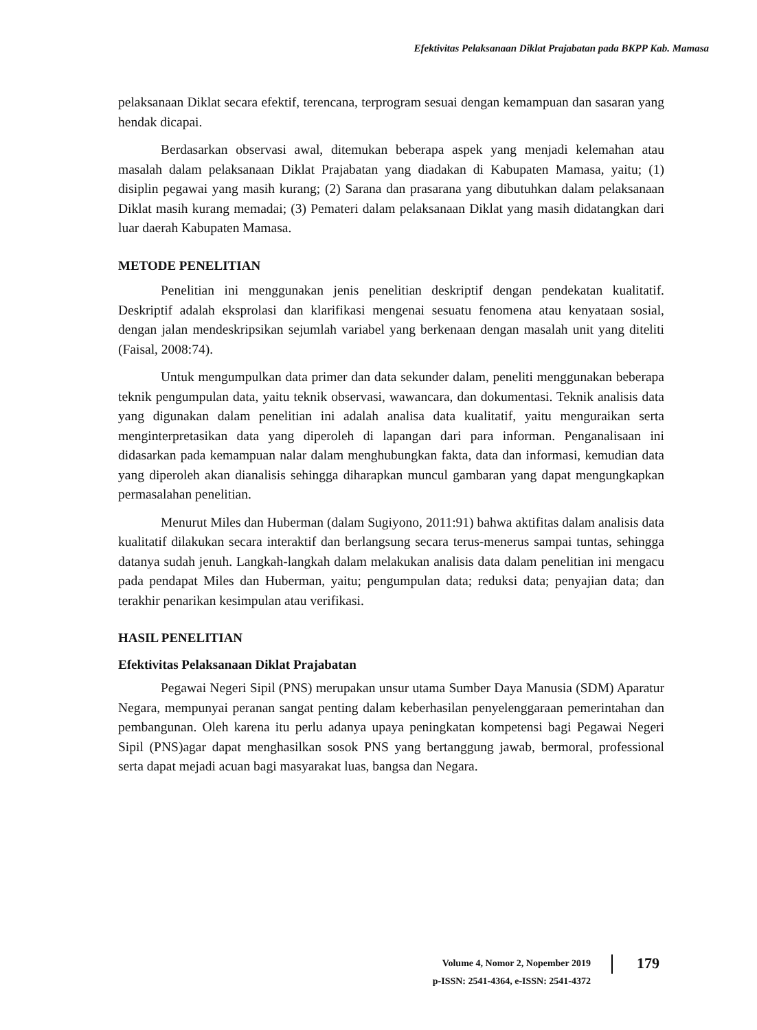Efektivitas Pelaksanaan Diklat Prajabatan pada BKPP Kab. Mamasa
pelaksanaan Diklat secara efektif, terencana, terprogram sesuai dengan kemampuan dan sasaran yang hendak dicapai.
Berdasarkan observasi awal, ditemukan beberapa aspek yang menjadi kelemahan atau masalah dalam pelaksanaan Diklat Prajabatan yang diadakan di Kabupaten Mamasa, yaitu; (1) disiplin pegawai yang masih kurang; (2) Sarana dan prasarana yang dibutuhkan dalam pelaksanaan Diklat masih kurang memadai; (3) Pemateri dalam pelaksanaan Diklat yang masih didatangkan dari luar daerah Kabupaten Mamasa.
METODE PENELITIAN
Penelitian ini menggunakan jenis penelitian deskriptif dengan pendekatan kualitatif. Deskriptif adalah eksprolasi dan klarifikasi mengenai sesuatu fenomena atau kenyataan sosial, dengan jalan mendeskripsikan sejumlah variabel yang berkenaan dengan masalah unit yang diteliti (Faisal, 2008:74).
Untuk mengumpulkan data primer dan data sekunder dalam, peneliti menggunakan beberapa teknik pengumpulan data, yaitu teknik observasi, wawancara, dan dokumentasi. Teknik analisis data yang digunakan dalam penelitian ini adalah analisa data kualitatif, yaitu menguraikan serta menginterpretasikan data yang diperoleh di lapangan dari para informan. Penganalisaan ini didasarkan pada kemampuan nalar dalam menghubungkan fakta, data dan informasi, kemudian data yang diperoleh akan dianalisis sehingga diharapkan muncul gambaran yang dapat mengungkapkan permasalahan penelitian.
Menurut Miles dan Huberman (dalam Sugiyono, 2011:91) bahwa aktifitas dalam analisis data kualitatif dilakukan secara interaktif dan berlangsung secara terus-menerus sampai tuntas, sehingga datanya sudah jenuh. Langkah-langkah dalam melakukan analisis data dalam penelitian ini mengacu pada pendapat Miles dan Huberman, yaitu; pengumpulan data; reduksi data; penyajian data; dan terakhir penarikan kesimpulan atau verifikasi.
HASIL PENELITIAN
Efektivitas Pelaksanaan Diklat Prajabatan
Pegawai Negeri Sipil (PNS) merupakan unsur utama Sumber Daya Manusia (SDM) Aparatur Negara, mempunyai peranan sangat penting dalam keberhasilan penyelenggaraan pemerintahan dan pembangunan. Oleh karena itu perlu adanya upaya peningkatan kompetensi bagi Pegawai Negeri Sipil (PNS)agar dapat menghasilkan sosok PNS yang bertanggung jawab, bermoral, professional serta dapat mejadi acuan bagi masyarakat luas, bangsa dan Negara.
Volume 4, Nomor 2, Nopember 2019
p-ISSN: 2541-4364, e-ISSN: 2541-4372
179